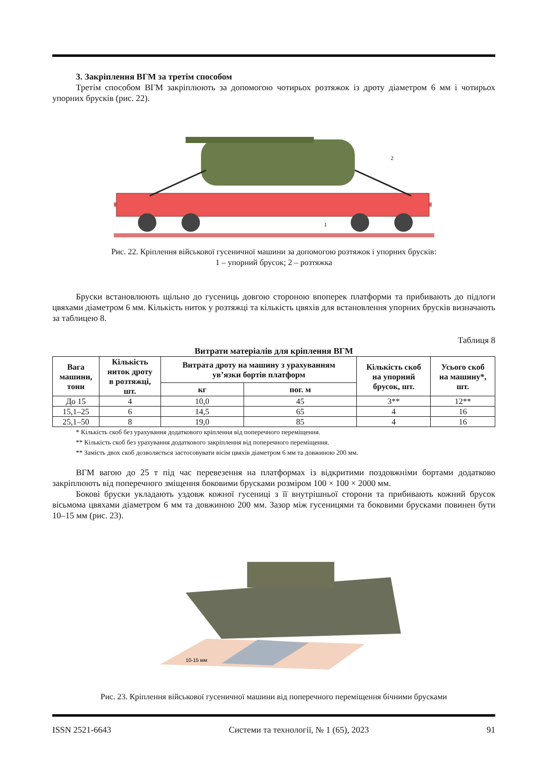3. Закріплення ВГМ за третім способом
Третім способом ВГМ закріплюють за допомогою чотирьох розтяжок із дроту діаметром 6 мм і чоти­рьох упорних брусків (рис. 22).
2
1
Рис. 22. Кріплення військової гусеничної машини за допомогою розтяжок і упорних брусків:
1 – упорний брусок; 2 – розтяжка
Бруски встановлюють щільно до гусениць довгою стороною впоперек платформи та прибивають до підлоги цвяхами діаметром 6 мм. Кількість ниток у розтяжці та кількість цвяхів для встановлення упорних брусків визначають за таблицею 8.
Таблиця 8
Витрати матеріалів для кріплення ВГМ
| Вага машини, тонн | Кількість ниток дроту в розтяжці, шт. | Витрата дроту на машину з урахуванням ув’язки бортів платформ | | Кількість скоб на упорний брусок, шт. | Усього скоб на машину*, шт. |
| --- | --- | --- | --- | --- | --- |
| | | кг | пог. м | | |
| До 15 | 4 | 10,0 | 45 | 3** | 12** |
| 15,1–25 | 6 | 14,5 | 65 | 4 | 16 |
| 25,1–50 | 8 | 19,0 | 85 | 4 | 16 |
* Кількість скоб без урахування додаткового кріплення від поперечного переміщення.
** Кількість скоб без урахування додаткового закріплення від поперечного переміщення.
** Замість двох скоб дозволяється застосовувати вісім цвяхів діаметром 6 мм та довжиною 200 мм.
ВГМ вагою до 25 т під час перевезення на платформах із відкритими поздовжніми бортами додатково закріплюють від поперечного зміщення боковими брусками розміром 100 × 100 × 2000 мм.
Бокові бруски укладають уздовж кожної гусениці з її внутрішньої сторони та прибивають кожний бру­сок вісьмома цвяхами діаметром 6 мм та довжиною 200 мм. Зазор між гусеницями та боковими брусками повинен бути 10–15 мм (рис. 23).
10-15 мм
Рис. 23. Кріплення військової гусеничної машини від поперечного переміщення бічними брусками
ISSN 2521-6643 Системи та технології, № 1 (65), 2023 91